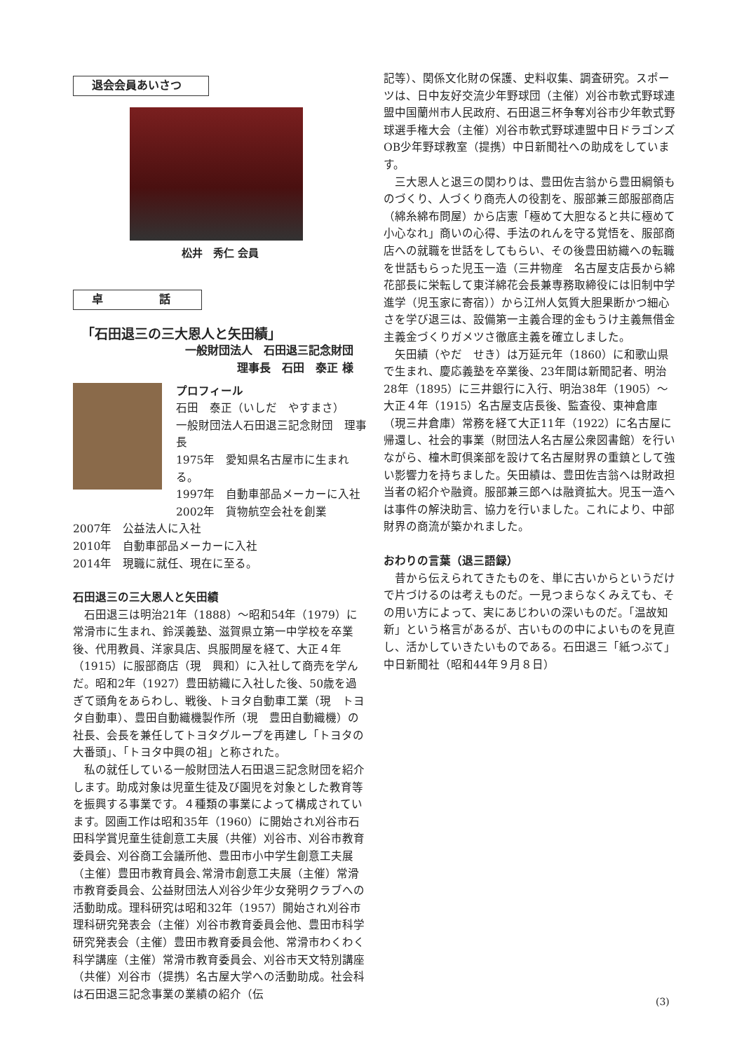退会会員あいさつ
松井　秀仁 会員
卓　　　　　話
「石田退三の三大恩人と矢田績」
一般財団法人　石田退三記念財団
理事長　石田　泰正 様
プロフィール
石田　泰正（いしだ　やすまさ）
一般財団法人石田退三記念財団　理事長
1975年　愛知県名古屋市に生まれる。
1997年　自動車部品メーカーに入社
2002年　貨物航空会社を創業
2007年　公益法人に入社
2010年　自動車部品メーカーに入社
2014年　現職に就任、現在に至る。
石田退三の三大恩人と矢田績
石田退三は明治21年（1888）～昭和54年（1979）に常滑市に生まれ、鈴渓義塾、滋賀県立第一中学校を卒業後、代用教員、洋家具店、呉服問屋を経て、大正４年（1915）に服部商店（現　興和）に入社して商売を学んだ。昭和2年（1927）豊田紡織に入社した後、50歳を過ぎて頭角をあらわし、戦後、トヨタ自動車工業（現　トヨタ自動車）、豊田自動織機製作所（現　豊田自動織機）の社長、会長を兼任してトヨタグループを再建し「トヨタの大番頭」、「トヨタ中興の祖」と称された。
私の就任している一般財団法人石田退三記念財団を紹介します。助成対象は児童生徒及び園児を対象とした教育等を振興する事業です。４種類の事業によって構成されています。図画工作は昭和35年（1960）に開始され刈谷市石田科学賞児童生徒創意工夫展（共催）刈谷市、刈谷市教育委員会、刈谷商工会議所他、豊田市小中学生創意工夫展（主催）豊田市教育員会､常滑市創意工夫展（主催）常滑市教育委員会、公益財団法人刈谷少年少女発明クラブへの活動助成。理科研究は昭和32年（1957）開始され刈谷市理科研究発表会（主催）刈谷市教育委員会他、豊田市科学研究発表会（主催）豊田市教育委員会他、常滑市わくわく科学講座（主催）常滑市教育委員会、刈谷市天文特別講座（共催）刈谷市（提携）名古屋大学への活動助成。社会科は石田退三記念事業の業績の紹介（伝
記等）、関係文化財の保護、史料収集、調査研究。スポーツは、日中友好交流少年野球団（主催）刈谷市軟式野球連盟中国蘭州市人民政府、石田退三杯争奪刈谷市少年軟式野球選手権大会（主催）刈谷市軟式野球連盟中日ドラゴンズOB少年野球教室（提携）中日新聞社への助成をしています。
三大恩人と退三の関わりは、豊田佐吉翁から豊田綱領ものづくり、人づくり商売人の役割を、服部兼三郎服部商店（綿糸綿布問屋）から店憲「極めて大胆なると共に極めて小心なれ」商いの心得、手法のれんを守る覚悟を、服部商店への就職を世話をしてもらい、その後豊田紡織への転職を世話もらった児玉一造（三井物産　名古屋支店長から綿花部長に栄転して東洋綿花会長兼専務取締役には旧制中学進学（児玉家に寄宿））から江州人気質大胆果断かつ細心さを学び退三は、設備第一主義合理的金もうけ主義無借金主義金づくりガメツさ徹底主義を確立しました。
矢田績（やだ　せき）は万延元年（1860）に和歌山県で生まれ、慶応義塾を卒業後、23年間は新聞記者、明治28年（1895）に三井銀行に入行、明治38年（1905）～大正４年（1915）名古屋支店長後、監査役、東神倉庫（現三井倉庫）常務を経て大正11年（1922）に名古屋に帰還し、社会的事業（財団法人名古屋公衆図書館）を行いながら、橦木町倶楽部を設けて名古屋財界の重鎮として強い影響力を持ちました。矢田績は、豊田佐吉翁へは財政担当者の紹介や融資。服部兼三郎へは融資拡大。児玉一造へは事件の解決助言、協力を行いました。これにより、中部財界の商流が築かれました。
おわりの言葉（退三語録）
昔から伝えられてきたものを、単に古いからというだけで片づけるのは考えものだ。一見つまらなくみえても、その用い方によって、実にあじわいの深いものだ。「温故知新」という格言があるが、古いものの中によいものを見直し、活かしていきたいものである。石田退三「紙つぶて」中日新聞社（昭和44年９月８日）
(3)